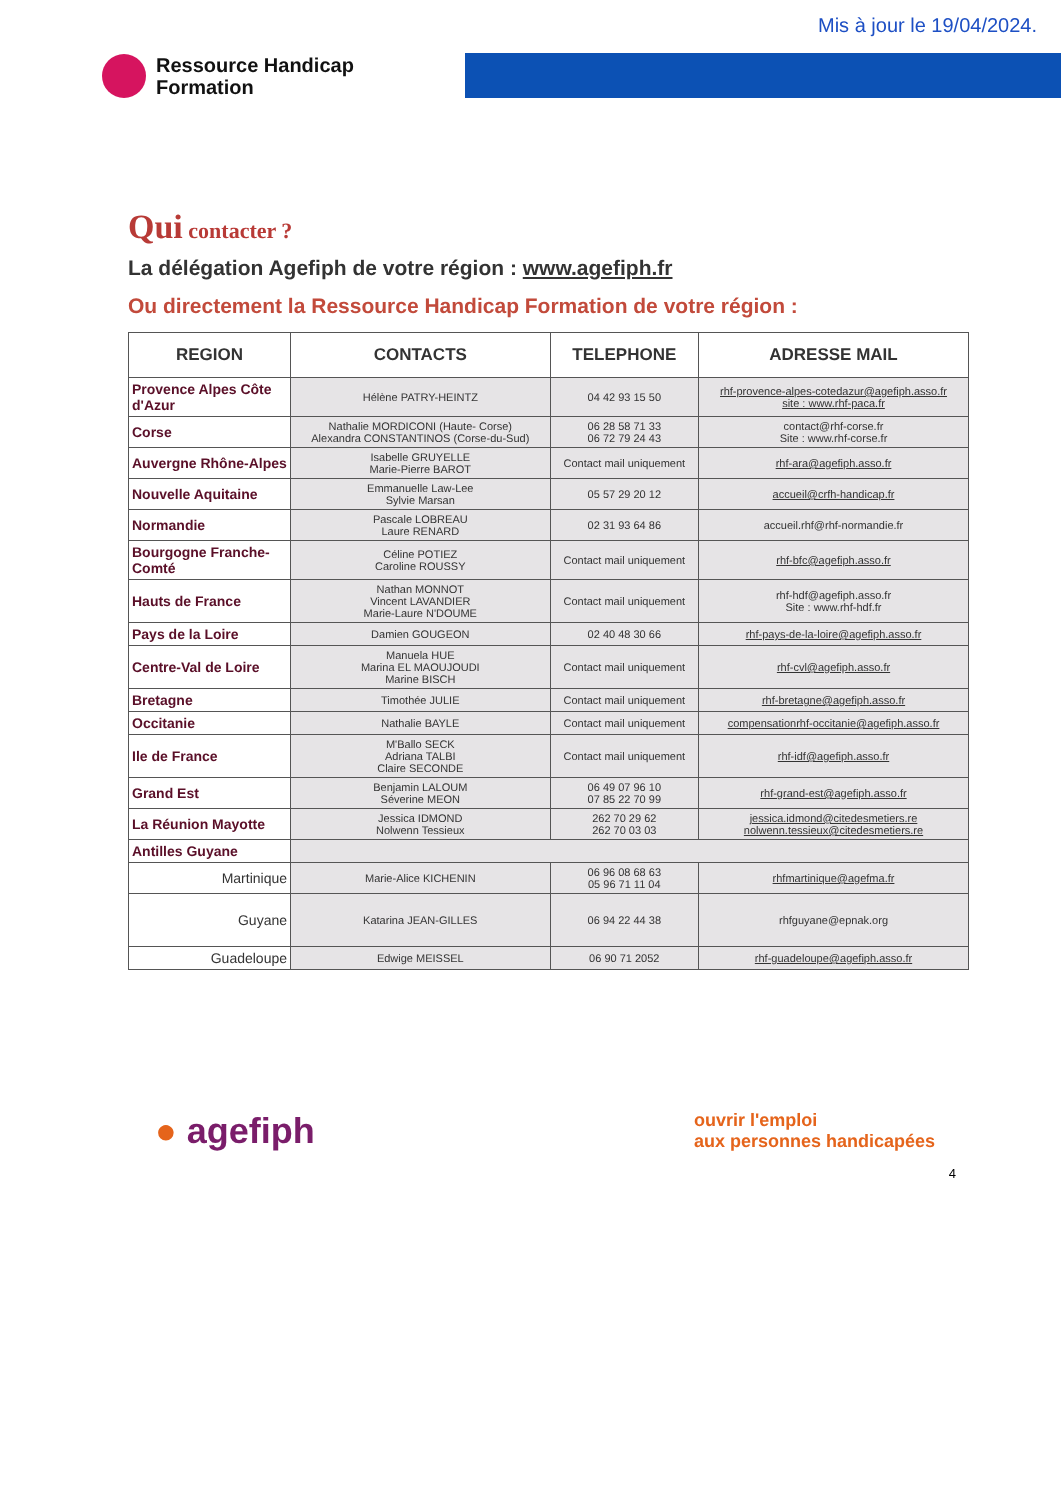Mis à jour le 19/04/2024.
Ressource Handicap
Formation
Qui contacter ?
La délégation Agefiph de votre région : www.agefiph.fr
Ou directement la Ressource Handicap Formation de votre région :
| REGION | CONTACTS | TELEPHONE | ADRESSE MAIL |
| --- | --- | --- | --- |
| Provence Alpes Côte d'Azur | Hélène PATRY-HEINTZ | 04 42 93 15 50 | rhf-provence-alpes-cotedazur@agefiph.asso.fr site : www.rhf-paca.fr |
| Corse | Nathalie MORDICONI (Haute- Corse) Alexandra CONSTANTINOS (Corse-du-Sud) | 06 28 58 71 33 06 72 79 24 43 | contact@rhf-corse.fr Site : www.rhf-corse.fr |
| Auvergne Rhône-Alpes | Isabelle GRUYELLE Marie-Pierre BAROT | Contact mail uniquement | rhf-ara@agefiph.asso.fr |
| Nouvelle Aquitaine | Emmanuelle Law-Lee Sylvie Marsan | 05 57 29 20 12 | accueil@crfh-handicap.fr |
| Normandie | Pascale LOBREAU Laure RENARD | 02 31 93 64 86 | accueil.rhf@rhf-normandie.fr |
| Bourgogne Franche-Comté | Céline POTIEZ Caroline ROUSSY | Contact mail uniquement | rhf-bfc@agefiph.asso.fr |
| Hauts de France | Nathan MONNOT Vincent LAVANDIER Marie-Laure N'DOUME | Contact mail uniquement | rhf-hdf@agefiph.asso.fr Site : www.rhf-hdf.fr |
| Pays de la Loire | Damien GOUGEON | 02 40 48 30 66 | rhf-pays-de-la-loire@agefiph.asso.fr |
| Centre-Val de Loire | Manuela HUE Marina EL MAOUJOUDI Marine BISCH | Contact mail uniquement | rhf-cvl@agefiph.asso.fr |
| Bretagne | Timothée JULIE | Contact mail uniquement | rhf-bretagne@agefiph.asso.fr |
| Occitanie | Nathalie BAYLE | Contact mail uniquement | compensationrhf-occitanie@agefiph.asso.fr |
| Ile de France | M'Ballo SECK Adriana TALBI Claire SECONDE | Contact mail uniquement | rhf-idf@agefiph.asso.fr |
| Grand Est | Benjamin LALOUM Séverine MEON | 06 49 07 96 10 07 85 22 70 99 | rhf-grand-est@agefiph.asso.fr |
| La Réunion Mayotte | Jessica IDMOND Nolwenn Tessieux | 262 70 29 62 262 70 03 03 | jessica.idmond@citedesmetiers.re nolwenn.tessieux@citedesmetiers.re |
| Antilles Guyane | | | |
| Martinique | Marie-Alice KICHENIN | 06 96 08 68 63 05 96 71 11 04 | rhfmartinique@agefma.fr |
| Guyane | Katarina JEAN-GILLES | 06 94 22 44 38 | rhfguyane@epnak.org |
| Guadeloupe | Edwige MEISSEL | 06 90 71 2052 | rhf-guadeloupe@agefiph.asso.fr |
● agefiph
ouvrir l'emploi
aux personnes handicapées
4